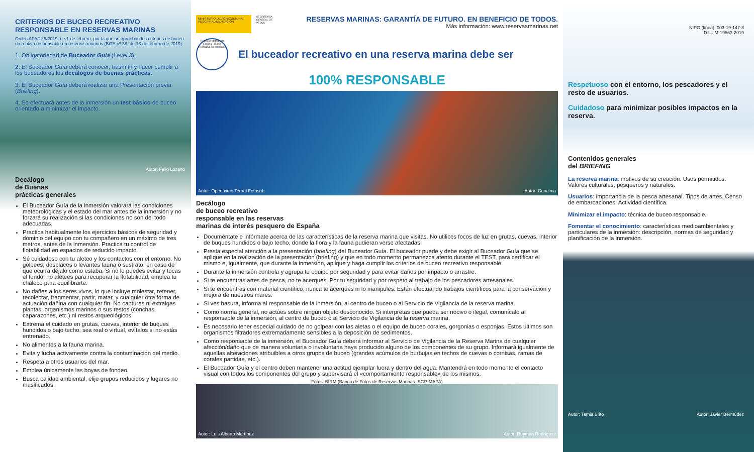CRITERIOS DE BUCEO RECREATIVO RESPONSABLE EN RESERVAS MARINAS
Orden APA/126/2019, de 1 de febrero, por la que se aprueban los criterios de buceo recreativo responsable en reservas marinas (BOE nº 38, de 13 de febrero de 2019)
1. Obligatoriedad de Buceador Guía (Level 3).
2. El Buceador Guía deberá conocer, trasmitir y hacer cumplir a los buceadores los decálogos de buenas prácticas.
3. El Buceador Guía deberá realizar una Presentación previa (Briefing).
4. Se efectuará antes de la inmersión un test básico de buceo orientado a minimizar el impacto.
Autor: Felio Lozano
Decálogo
de Buenas
prácticas generales
El Buceador Guía de la inmersión valorará las condiciones meteorológicas y el estado del mar antes de la inmersión y no forzará su realización si las condiciones no son del todo adecuadas.
Practica habitualmente los ejercicios básicos de seguridad y dominio del equipo con tu compañero en un máximo de tres metros, antes de la inmersión. Practica tu control de flotabilidad en espacios de reducido impacto.
Sé cuidadoso con tu aleteo y los contactos con el entorno. No golpees, desplaces o levantes fauna o sustrato, en caso de que ocurra déjalo como estaba. Si no lo puedes evitar y tocas el fondo, no aletees para recuperar la flotabilidad; emplea tu chaleco para equilibrarte.
No dañes a los seres vivos, lo que incluye molestar, retener, recolectar, fragmentar, partir, matar, y cualquier otra forma de actuación dañina con cualquier fin. No captures ni extraigas plantas, organismos marinos o sus restos (conchas, caparazones, etc.) ni restos arqueológicos.
Extrema el cuidado en grutas, cuevas, interior de buques hundidos o bajo techo, sea real o virtual, evítalos si no estás entrenado.
No alimentes a la fauna marina.
Evita y lucha activamente contra la contaminación del medio.
Respeta a otros usuarios del mar.
Emplea únicamente las boyas de fondeo.
Busca calidad ambiental, elije grupos reducidos y lugares no masificados.
MINISTERIO DE AGRICULTURA, PESCA Y ALIMENTACIÓN
SECRETARÍA GENERAL DE PESCA
RESERVAS MARINAS: GARANTÍA DE FUTURO. EN BENEFICIO DE TODOS.
Más información: www.reservasmarinas.net
Reservas Marinas de España · Buceo Recreativo Responsable
El buceador recreativo en una reserva marina debe ser
100% RESPONSABLE
Autor: Open ximo Teruel Fotosub Autor: Conaima
Decálogo
de buceo recreativo
responsable en las reservas
marinas de interés pesquero de España
Documéntate e infórmate acerca de las características de la reserva marina que visitas. No utilices focos de luz en grutas, cuevas, interior de buques hundidos o bajo techo, donde la flora y la fauna pudieran verse afectadas.
Presta especial atención a la presentación (briefing) del Buceador Guía. El buceador puede y debe exigir al Buceador Guía que se aplique en la realización de la presentación (briefing) y que en todo momento permanezca atento durante el TEST, para certificar el mismo e, igualmente, que durante la inmersión, aplique y haga cumplir los criterios de buceo recreativo responsable.
Durante la inmersión controla y agrupa tu equipo por seguridad y para evitar daños por impacto o arrastre.
Si te encuentras artes de pesca, no te acerques. Por tu seguridad y por respeto al trabajo de los pescadores artesanales.
Si te encuentras con material científico, nunca te acerques ni lo manipules. Están efectuando trabajos científicos para la conservación y mejora de nuestros mares.
Si ves basura, informa al responsable de la inmersión, al centro de buceo o al Servicio de Vigilancia de la reserva marina.
Como norma general, no actúes sobre ningún objeto desconocido. Si interpretas que pueda ser nocivo o ilegal, comunícalo al responsable de la inmersión, al centro de buceo o al Servicio de Vigilancia de la reserva marina.
Es necesario tener especial cuidado de no golpear con las aletas o el equipo de buceo corales, gorgonias o esponjas. Estos últimos son organismos filtradores extremadamente sensibles a la deposición de sedimentos.
Como responsable de la inmersión, el Buceador Guía deberá informar al Servicio de Vigilancia de la Reserva Marina de cualquier afección/daño que de manera voluntaria o involuntaria haya producido alguno de los componentes de su grupo. Informará igualmente de aquellas alteraciones atribuibles a otros grupos de buceo (grandes acúmulos de burbujas en techos de cuevas o cornisas, ramas de corales partidas, etc.).
El Buceador Guía y el centro deben mantener una actitud ejemplar fuera y dentro del agua. Mantendrá en todo momento el contacto visual con todos los componentes del grupo y supervisará el «comportamiento responsable» de los mismos.
Fotos: BIRM (Banco de Fotos de Reservas Marinas- SGP-MAPA)
Autor: Luis Alberto Martínez Autor: Ruyman Rodríguez
NIPO (línea): 003-19-147-8
D.L.: M-19563-2019
Respetuoso con el entorno, los pescadores y el resto de usuarios.
Cuidadoso para minimizar posibles impactos en la reserva.
Contenidos generales
del BRIEFING
La reserva marina: motivos de su creación. Usos permitidos. Valores culturales, pesqueros y naturales.
Usuarios: importancia de la pesca artesanal. Tipos de artes. Censo de embarcaciones. Actividad científica.
Minimizar el impacto: técnica de buceo responsable.
Fomentar el conocimiento: características medioambientales y particulares de la inmersión: descripción, normas de seguridad y planificación de la inmersión.
Autor: Tamia Brito Autor: Javier Bermúdez